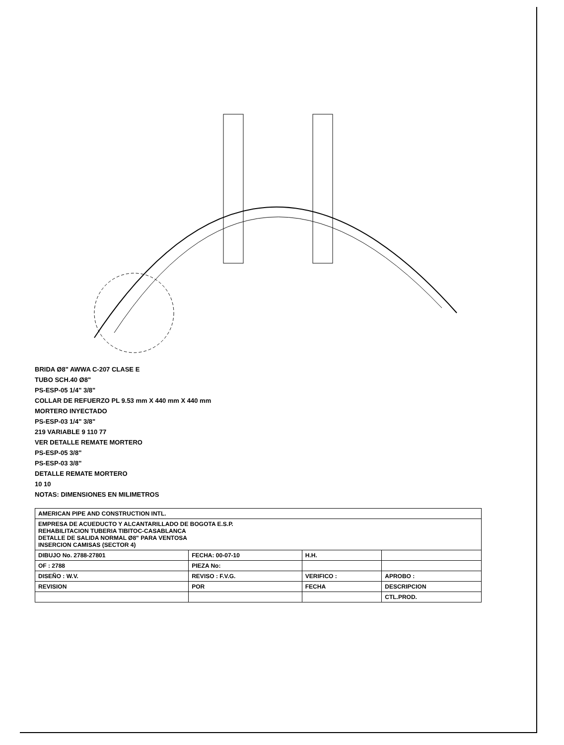BRIDA Ø8" AWWA C-207 CLASE E
TUBO SCH.40 Ø8"
PS-ESP-05 1/4" 3/8"
COLLAR DE REFUERZO PL 9.53 mm X 440 mm X 440 mm
MORTERO INYECTADO
PS-ESP-03 1/4" 3/8"
219 VARIABLE 9 110 77
VER DETALLE REMATE MORTERO
PS-ESP-05 3/8"
PS-ESP-03 3/8"
DETALLE REMATE MORTERO
10 10
NOTAS: DIMENSIONES EN MILIMETROS
| AMERICAN PIPE AND CONSTRUCTION INTL. | | | |
| EMPRESA DE ACUEDUCTO Y ALCANTARILLADO DE BOGOTA E.S.P. REHABILITACION TUBERIA TIBITOC-CASABLANCA DETALLE DE SALIDA NORMAL Ø8" PARA VENTOSA INSERCION CAMISAS (SECTOR 4) | | | |
| DIBUJO No. 2788-27801 | FECHA: 00-07-10 | H.H. | |
| OF : 2788 | PIEZA No: | | |
| DISEÑO : W.V. | REVISO : F.V.G. | VERIFICO : | APROBO : |
| REVISION | POR | FECHA | DESCRIPCION |
| | | | CTL.PROD. |